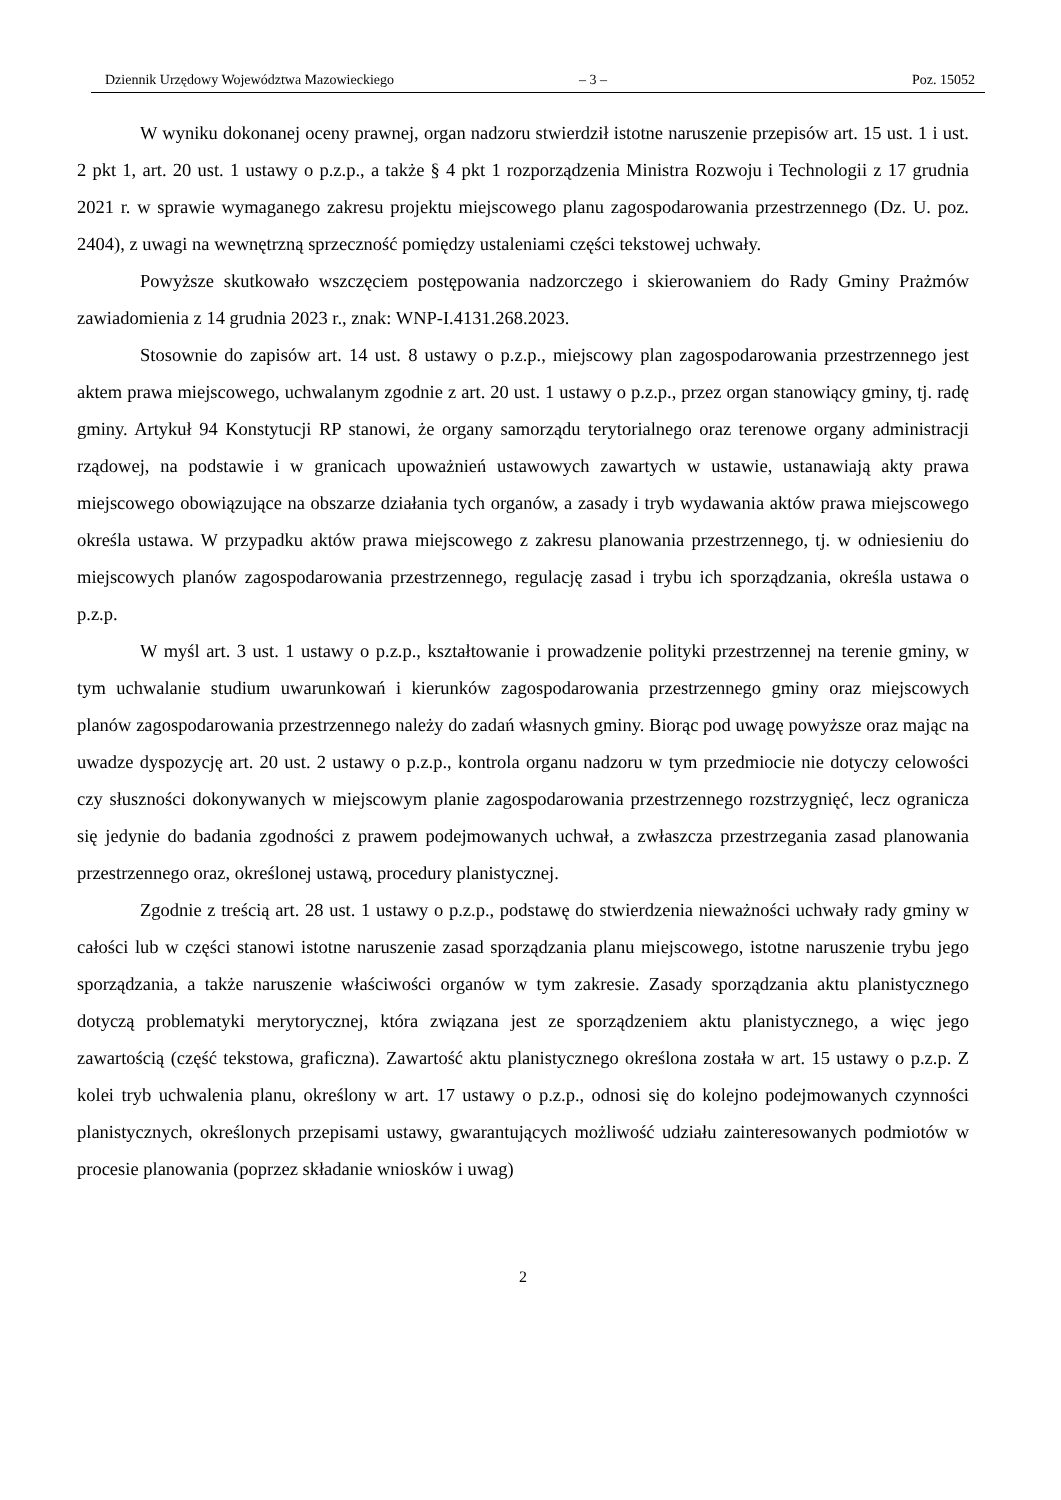Dziennik Urzędowy Województwa Mazowieckiego – 3 – Poz. 15052
W wyniku dokonanej oceny prawnej, organ nadzoru stwierdził istotne naruszenie przepisów art. 15 ust. 1 i ust. 2 pkt 1, art. 20 ust. 1 ustawy o p.z.p., a także § 4 pkt 1 rozporządzenia Ministra Rozwoju i Technologii z 17 grudnia 2021 r. w sprawie wymaganego zakresu projektu miejscowego planu zagospodarowania przestrzennego (Dz. U. poz. 2404), z uwagi na wewnętrzną sprzeczność pomiędzy ustaleniami części tekstowej uchwały.
Powyższe skutkowało wszczęciem postępowania nadzorczego i skierowaniem do Rady Gminy Prażmów zawiadomienia z 14 grudnia 2023 r., znak: WNP-I.4131.268.2023.
Stosownie do zapisów art. 14 ust. 8 ustawy o p.z.p., miejscowy plan zagospodarowania przestrzennego jest aktem prawa miejscowego, uchwalanym zgodnie z art. 20 ust. 1 ustawy o p.z.p., przez organ stanowiący gminy, tj. radę gminy. Artykuł 94 Konstytucji RP stanowi, że organy samorządu terytorialnego oraz terenowe organy administracji rządowej, na podstawie i w granicach upoważnień ustawowych zawartych w ustawie, ustanawiają akty prawa miejscowego obowiązujące na obszarze działania tych organów, a zasady i tryb wydawania aktów prawa miejscowego określa ustawa. W przypadku aktów prawa miejscowego z zakresu planowania przestrzennego, tj. w odniesieniu do miejscowych planów zagospodarowania przestrzennego, regulację zasad i trybu ich sporządzania, określa ustawa o p.z.p.
W myśl art. 3 ust. 1 ustawy o p.z.p., kształtowanie i prowadzenie polityki przestrzennej na terenie gminy, w tym uchwalanie studium uwarunkowań i kierunków zagospodarowania przestrzennego gminy oraz miejscowych planów zagospodarowania przestrzennego należy do zadań własnych gminy. Biorąc pod uwagę powyższe oraz mając na uwadze dyspozycję art. 20 ust. 2 ustawy o p.z.p., kontrola organu nadzoru w tym przedmiocie nie dotyczy celowości czy słuszności dokonywanych w miejscowym planie zagospodarowania przestrzennego rozstrzygnięć, lecz ogranicza się jedynie do badania zgodności z prawem podejmowanych uchwał, a zwłaszcza przestrzegania zasad planowania przestrzennego oraz, określonej ustawą, procedury planistycznej.
Zgodnie z treścią art. 28 ust. 1 ustawy o p.z.p., podstawę do stwierdzenia nieważności uchwały rady gminy w całości lub w części stanowi istotne naruszenie zasad sporządzania planu miejscowego, istotne naruszenie trybu jego sporządzania, a także naruszenie właściwości organów w tym zakresie. Zasady sporządzania aktu planistycznego dotyczą problematyki merytorycznej, która związana jest ze sporządzeniem aktu planistycznego, a więc jego zawartością (część tekstowa, graficzna). Zawartość aktu planistycznego określona została w art. 15 ustawy o p.z.p. Z kolei tryb uchwalenia planu, określony w art. 17 ustawy o p.z.p., odnosi się do kolejno podejmowanych czynności planistycznych, określonych przepisami ustawy, gwarantujących możliwość udziału zainteresowanych podmiotów w procesie planowania (poprzez składanie wniosków i uwag)
2